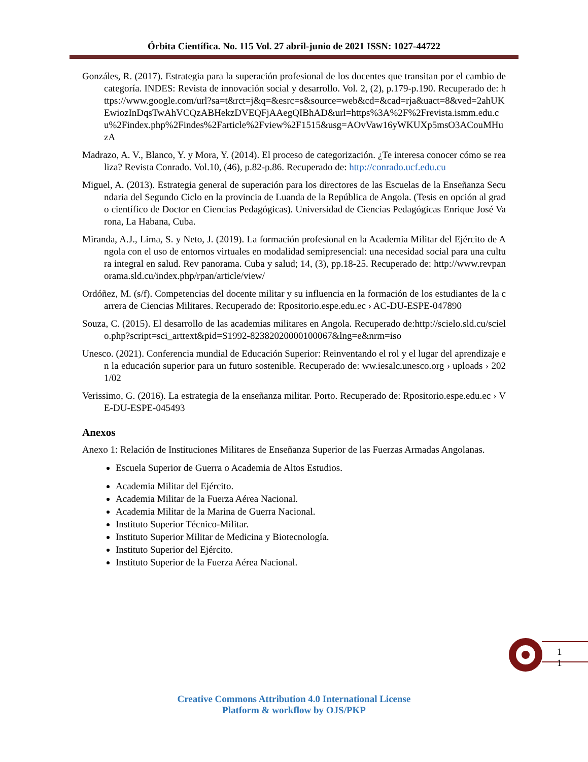Órbita Científica. No. 115 Vol. 27 abril-junio de 2021 ISSN: 1027-44722
Gonzáles, R. (2017). Estrategia para la superación profesional de los docentes que transitan por el cambio de categoría. INDES: Revista de innovación social y desarrollo. Vol. 2, (2), p.179-p.190. Recuperado de: https://www.google.com/url?sa=t&rct=j&q=&esrc=s&source=web&cd=&cad=rja&uact=8&ved=2ahUKEwiozInDqsTwAhVCQzABHekzDVEQFjAAegQIBhAD&url=https%3A%2F%2Frevista.ismm.edu.cu%2Findex.php%2Findes%2Farticle%2Fview%2F1515&usg=AOvVaw16yWKUXp5msO3ACouMHuzA
Madrazo, A. V., Blanco, Y. y Mora, Y. (2014). El proceso de categorización. ¿Te interesa conocer cómo se realiza? Revista Conrado. Vol.10, (46), p.82-p.86. Recuperado de: http://conrado.ucf.edu.cu
Miguel, A. (2013). Estrategia general de superación para los directores de las Escuelas de la Enseñanza Secundaria del Segundo Ciclo en la provincia de Luanda de la República de Angola. (Tesis en opción al grado científico de Doctor en Ciencias Pedagógicas). Universidad de Ciencias Pedagógicas Enrique José Varona, La Habana, Cuba.
Miranda, A.J., Lima, S. y Neto, J. (2019). La formación profesional en la Academia Militar del Ejército de Angola con el uso de entornos virtuales en modalidad semipresencial: una necesidad social para una cultura integral en salud. Rev panorama. Cuba y salud; 14, (3), pp.18-25. Recuperado de: http://www.revpanorama.sld.cu/index.php/rpan/article/view/
Ordóñez, M. (s/f). Competencias del docente militar y su influencia en la formación de los estudiantes de la carrera de Ciencias Militares. Recuperado de: Rpositorio.espe.edu.ec › AC-DU-ESPE-047890
Souza, C. (2015). El desarrollo de las academias militares en Angola. Recuperado de:http://scielo.sld.cu/scielo.php?script=sci_arttext&pid=S1992-82382020000100067&lng=e&nrm=iso
Unesco. (2021). Conferencia mundial de Educación Superior: Reinventando el rol y el lugar del aprendizaje en la educación superior para un futuro sostenible. Recuperado de: ww.iesalc.unesco.org › uploads › 2021/02
Verissimo, G. (2016). La estrategia de la enseñanza militar. Porto. Recuperado de: Rpositorio.espe.edu.ec › VE-DU-ESPE-045493
Anexos
Anexo 1: Relación de Instituciones Militares de Enseñanza Superior de las Fuerzas Armadas Angolanas.
Escuela Superior de Guerra o Academia de Altos Estudios.
Academia Militar del Ejército.
Academia Militar de la Fuerza Aérea Nacional.
Academia Militar de la Marina de Guerra Nacional.
Instituto Superior Técnico-Militar.
Instituto Superior Militar de Medicina y Biotecnología.
Instituto Superior del Ejército.
Instituto Superior de la Fuerza Aérea Nacional.
1
1
Creative Commons Attribution 4.0 International License
Platform & workflow by OJS/PKP